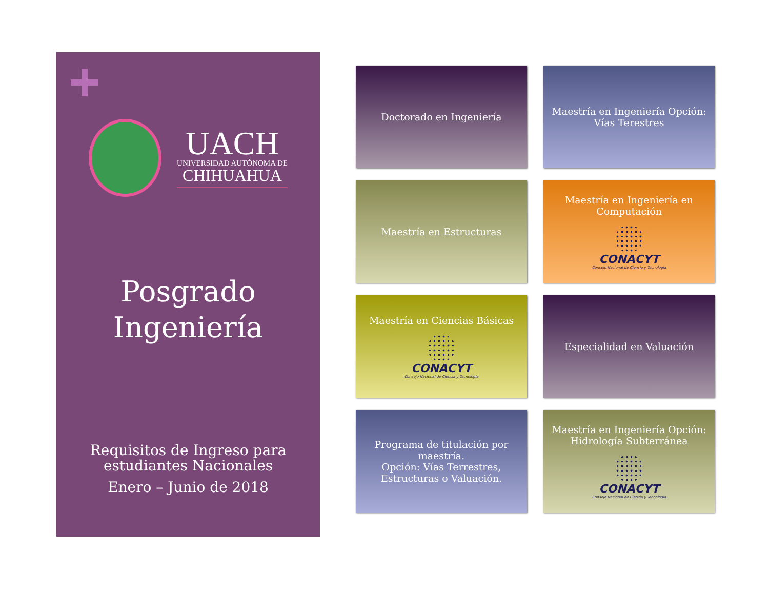UACH
UNIVERSIDAD AUTÓNOMA DE
CHIHUAHUA
Posgrado
Ingeniería
Requisitos de Ingreso para
estudiantes Nacionales
Enero – Junio de 2018
Doctorado en Ingeniería
Maestría en Ingeniería Opción:
Vías Terestres
Maestría en Estructuras
Maestría en Ingeniería en
Computación
CONACYT
Consejo Nacional de Ciencia y Tecnología
Maestría en Ciencias Básicas
CONACYT
Consejo Nacional de Ciencia y Tecnología
Especialidad en Valuación
Programa de titulación por
maestría.
Opción: Vías Terrestres,
Estructuras o Valuación.
Maestría en Ingeniería Opción:
Hidrología Subterránea
CONACYT
Consejo Nacional de Ciencia y Tecnología